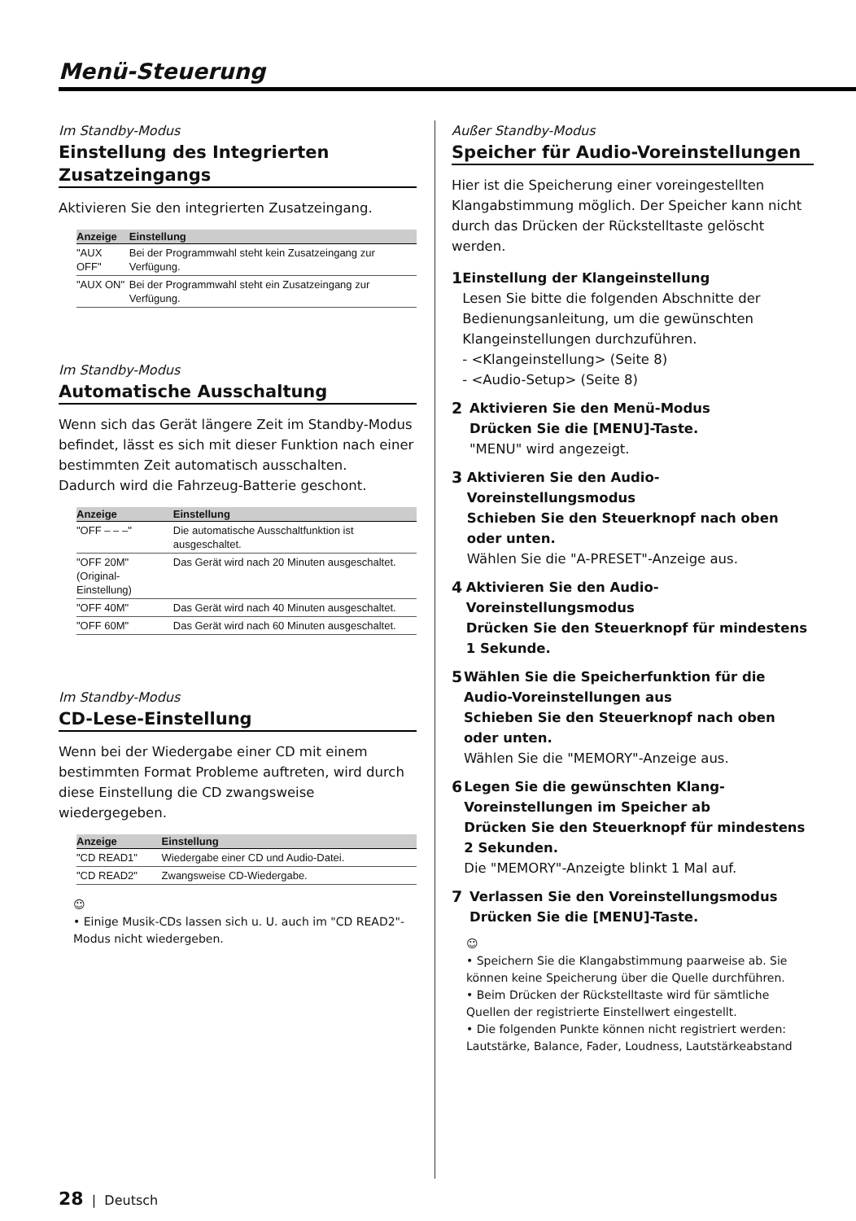Menü-Steuerung
Im Standby-Modus
Einstellung des Integrierten Zusatzeingangs
Aktivieren Sie den integrierten Zusatzeingang.
| Anzeige | Einstellung |
| --- | --- |
| "AUX OFF" | Bei der Programmwahl steht kein Zusatzeingang zur Verfügung. |
| "AUX ON" | Bei der Programmwahl steht ein Zusatzeingang zur Verfügung. |
Im Standby-Modus
Automatische Ausschaltung
Wenn sich das Gerät längere Zeit im Standby-Modus befindet, lässt es sich mit dieser Funktion nach einer bestimmten Zeit automatisch ausschalten.
Dadurch wird die Fahrzeug-Batterie geschont.
| Anzeige | Einstellung |
| --- | --- |
| "OFF – – –" | Die automatische Ausschaltfunktion ist ausgeschaltet. |
| "OFF 20M" (Original-Einstellung) | Das Gerät wird nach 20 Minuten ausgeschaltet. |
| "OFF 40M" | Das Gerät wird nach 40 Minuten ausgeschaltet. |
| "OFF 60M" | Das Gerät wird nach 60 Minuten ausgeschaltet. |
Im Standby-Modus
CD-Lese-Einstellung
Wenn bei der Wiedergabe einer CD mit einem bestimmten Format Probleme auftreten, wird durch diese Einstellung die CD zwangsweise wiedergegeben.
| Anzeige | Einstellung |
| --- | --- |
| "CD READ1" | Wiedergabe einer CD und Audio-Datei. |
| "CD READ2" | Zwangsweise CD-Wiedergabe. |
☺
• Einige Musik-CDs lassen sich u. U. auch im "CD READ2"-Modus nicht wiedergeben.
Außer Standby-Modus
Speicher für Audio-Voreinstellungen
Hier ist die Speicherung einer voreingestellten Klangabstimmung möglich. Der Speicher kann nicht durch das Drücken der Rückstelltaste gelöscht werden.
1
Einstellung der Klangeinstellung
Lesen Sie bitte die folgenden Abschnitte der Bedienungsanleitung, um die gewünschten Klangeinstellungen durchzuführen.
- <Klangeinstellung> (Seite 8)
- <Audio-Setup> (Seite 8)
2
Aktivieren Sie den Menü-Modus
Drücken Sie die [MENU]-Taste.
"MENU" wird angezeigt.
3
Aktivieren Sie den Audio-Voreinstellungsmodus
Schieben Sie den Steuerknopf nach oben oder unten.
Wählen Sie die "A-PRESET"-Anzeige aus.
4
Aktivieren Sie den Audio-Voreinstellungsmodus
Drücken Sie den Steuerknopf für mindestens 1 Sekunde.
5
Wählen Sie die Speicherfunktion für die Audio-Voreinstellungen aus
Schieben Sie den Steuerknopf nach oben oder unten.
Wählen Sie die "MEMORY"-Anzeige aus.
6
Legen Sie die gewünschten Klang-Voreinstellungen im Speicher ab
Drücken Sie den Steuerknopf für mindestens 2 Sekunden.
Die "MEMORY"-Anzeigte blinkt 1 Mal auf.
7
Verlassen Sie den Voreinstellungsmodus
Drücken Sie die [MENU]-Taste.
☺
• Speichern Sie die Klangabstimmung paarweise ab. Sie können keine Speicherung über die Quelle durchführen.
• Beim Drücken der Rückstelltaste wird für sämtliche Quellen der registrierte Einstellwert eingestellt.
• Die folgenden Punkte können nicht registriert werden: Lautstärke, Balance, Fader, Loudness, Lautstärkeabstand
28 | Deutsch